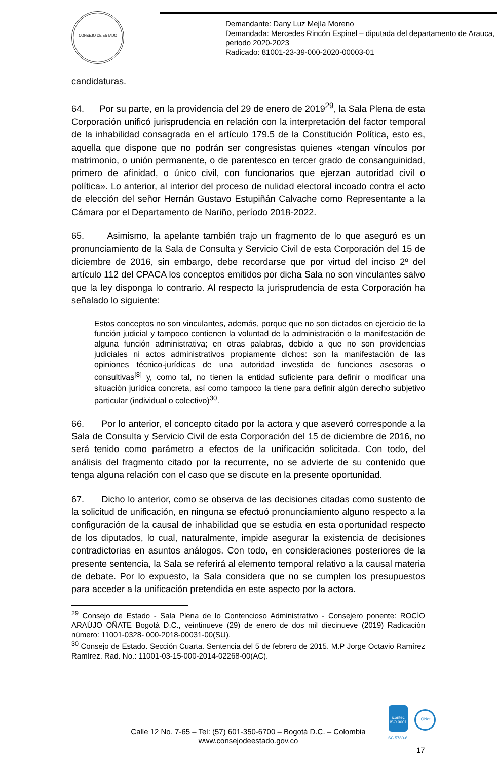CONSEJO DE ESTADO
Demandante: Dany Luz Mejía Moreno
Demandada: Mercedes Rincón Espinel – diputada del departamento de Arauca, periodo 2020-2023
Radicado: 81001-23-39-000-2020-00003-01
candidaturas.
64. Por su parte, en la providencia del 29 de enero de 2019<sup>29</sup>, la Sala Plena de esta Corporación unificó jurisprudencia en relación con la interpretación del factor temporal de la inhabilidad consagrada en el artículo 179.5 de la Constitución Política, esto es, aquella que dispone que no podrán ser congresistas quienes «tengan vínculos por matrimonio, o unión permanente, o de parentesco en tercer grado de consanguinidad, primero de afinidad, o único civil, con funcionarios que ejerzan autoridad civil o política». Lo anterior, al interior del proceso de nulidad electoral incoado contra el acto de elección del señor Hernán Gustavo Estupiñán Calvache como Representante a la Cámara por el Departamento de Nariño, período 2018-2022.
65. Asimismo, la apelante también trajo un fragmento de lo que aseguró es un pronunciamiento de la Sala de Consulta y Servicio Civil de esta Corporación del 15 de diciembre de 2016, sin embargo, debe recordarse que por virtud del inciso 2º del artículo 112 del CPACA los conceptos emitidos por dicha Sala no son vinculantes salvo que la ley disponga lo contrario. Al respecto la jurisprudencia de esta Corporación ha señalado lo siguiente:
Estos conceptos no son vinculantes, además, porque que no son dictados en ejercicio de la función judicial y tampoco contienen la voluntad de la administración o la manifestación de alguna función administrativa; en otras palabras, debido a que no son providencias judiciales ni actos administrativos propiamente dichos: son la manifestación de las opiniones técnico-jurídicas de una autoridad investida de funciones asesoras o consultivas<sup>[8]</sup> y, como tal, no tienen la entidad suficiente para definir o modificar una situación jurídica concreta, así como tampoco la tiene para definir algún derecho subjetivo particular (individual o colectivo)<sup>30</sup>.
66. Por lo anterior, el concepto citado por la actora y que aseveró corresponde a la Sala de Consulta y Servicio Civil de esta Corporación del 15 de diciembre de 2016, no será tenido como parámetro a efectos de la unificación solicitada. Con todo, del análisis del fragmento citado por la recurrente, no se advierte de su contenido que tenga alguna relación con el caso que se discute en la presente oportunidad.
67. Dicho lo anterior, como se observa de las decisiones citadas como sustento de la solicitud de unificación, en ninguna se efectuó pronunciamiento alguno respecto a la configuración de la causal de inhabilidad que se estudia en esta oportunidad respecto de los diputados, lo cual, naturalmente, impide asegurar la existencia de decisiones contradictorias en asuntos análogos. Con todo, en consideraciones posteriores de la presente sentencia, la Sala se referirá al elemento temporal relativo a la causal materia de debate. Por lo expuesto, la Sala considera que no se cumplen los presupuestos para acceder a la unificación pretendida en este aspecto por la actora.
<sup>29</sup> Consejo de Estado - Sala Plena de lo Contencioso Administrativo - Consejero ponente: ROCÍO ARAÚJO OÑATE Bogotá D.C., veintinueve (29) de enero de dos mil diecinueve (2019) Radicación número: 11001-0328- 000-2018-00031-00(SU).
<sup>30</sup> Consejo de Estado. Sección Cuarta. Sentencia del 5 de febrero de 2015. M.P Jorge Octavio Ramírez Ramírez. Rad. No.: 11001-03-15-000-2014-02268-00(AC).
Calle 12 No. 7-65 – Tel: (57) 601-350-6700 – Bogotá D.C. – Colombia
www.consejodeestado.gov.co
icontec
ISO 9001
SC 5780-6
IQNet
17